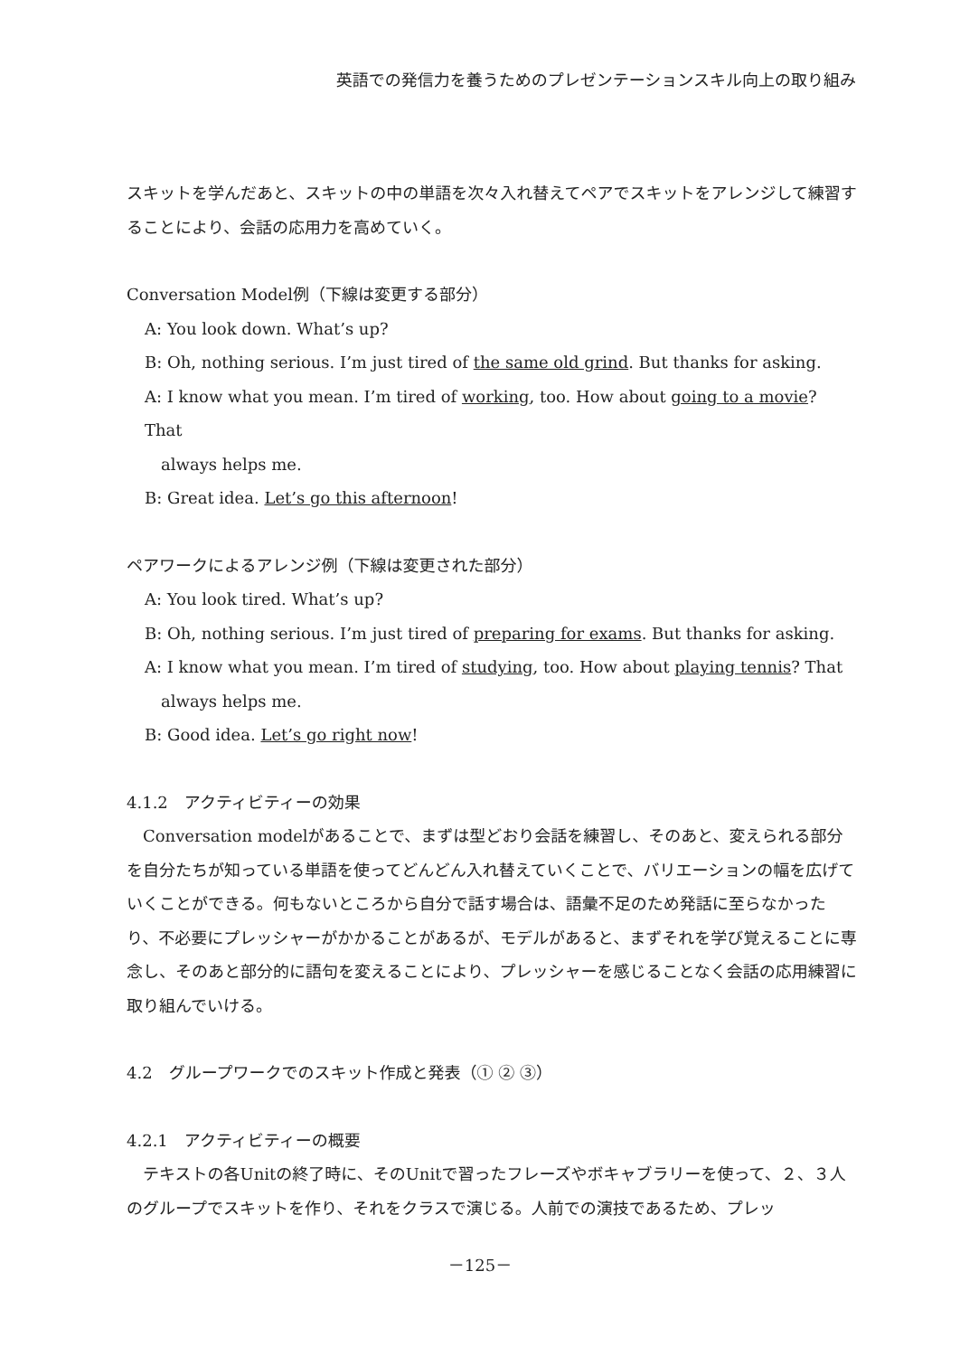英語での発信力を養うためのプレゼンテーションスキル向上の取り組み
スキットを学んだあと、スキットの中の単語を次々入れ替えてペアでスキットをアレンジして練習することにより、会話の応用力を高めていく。
Conversation Model例（下線は変更する部分）
A: You look down. What’s up?
B: Oh, nothing serious. I’m just tired of the same old grind. But thanks for asking.
A: I know what you mean. I’m tired of working, too. How about going to a movie? That
always helps me.
B: Great idea. Let’s go this afternoon!
ペアワークによるアレンジ例（下線は変更された部分）
A: You look tired. What’s up?
B: Oh, nothing serious. I’m just tired of preparing for exams. But thanks for asking.
A: I know what you mean. I’m tired of studying, too. How about playing tennis? That
always helps me.
B: Good idea. Let’s go right now!
4.1.2　アクティビティーの効果
　Conversation modelがあることで、まずは型どおり会話を練習し、そのあと、変えられる部分を自分たちが知っている単語を使ってどんどん入れ替えていくことで、バリエーションの幅を広げていくことができる。何もないところから自分で話す場合は、語彙不足のため発話に至らなかったり、不必要にプレッシャーがかかることがあるが、モデルがあると、まずそれを学び覚えることに専念し、そのあと部分的に語句を変えることにより、プレッシャーを感じることなく会話の応用練習に取り組んでいける。
4.2　グループワークでのスキット作成と発表（① ② ③）
4.2.1　アクティビティーの概要
　テキストの各Unitの終了時に、そのUnitで習ったフレーズやボキャブラリーを使って、２、３人のグループでスキットを作り、それをクラスで演じる。人前での演技であるため、プレッ
－125－